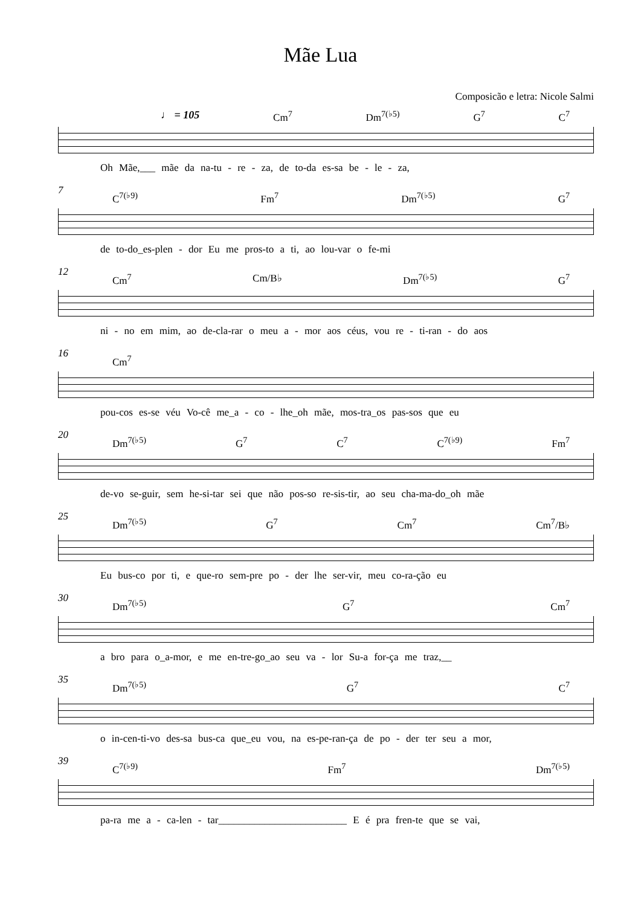Mãe Lua
Composicão e letra: Nicole Salmi
♩ = 105 Cm<sup>7</sup> Dm<sup>7(♭5)</sup> G<sup>7</sup> C<sup>7</sup>
Oh Mãe,___ mãe da na-tu - re - za, de to-da es-sa be - le - za,
7
C<sup>7(♭9)</sup> Fm<sup>7</sup> Dm<sup>7(♭5)</sup> G<sup>7</sup>
de to-do_es-plen - dor Eu me pros-to a ti, ao lou-var o fe-mi
12
Cm<sup>7</sup> Cm/B♭ Dm<sup>7(♭5)</sup> G<sup>7</sup>
ni - no em mim, ao de-cla-rar o meu a - mor aos céus, vou re - ti-ran - do aos
16
Cm<sup>7</sup>
pou-cos es-se véu Vo-cê me_a - co - lhe_oh mãe, mos-tra_os pas-sos que eu
20
Dm<sup>7(♭5)</sup> G<sup>7</sup> C<sup>7</sup> C<sup>7(♭9)</sup> Fm<sup>7</sup>
de-vo se-guir, sem he-si-tar sei que não pos-so re-sis-tir, ao seu cha-ma-do_oh mãe
25
Dm<sup>7(♭5)</sup> G<sup>7</sup> Cm<sup>7</sup> Cm<sup>7</sup>/B♭
Eu bus-co por ti, e que-ro sem-pre po - der lhe ser-vir, meu co-ra-ção eu
30
Dm<sup>7(♭5)</sup> G<sup>7</sup> Cm<sup>7</sup>
a bro para o_a-mor, e me en-tre-go_ao seu va - lor Su-a for-ça me traz,__
35
Dm<sup>7(♭5)</sup> G<sup>7</sup> C<sup>7</sup>
o in-cen-ti-vo des-sa bus-ca que_eu vou, na es-pe-ran-ça de po - der ter seu a mor,
39
C<sup>7(♭9)</sup> Fm<sup>7</sup> Dm<sup>7(♭5)</sup>
pa-ra me a - ca-len - tar_________________________ E é pra fren-te que se vai,